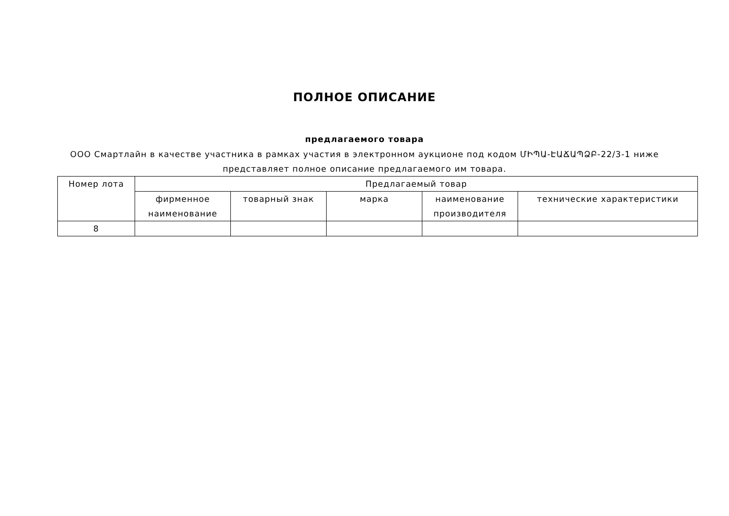ПОЛНОЕ ОПИСАНИЕ
предлагаемого товара
ООО Смартлайн в качестве участника в рамках участия в электронном аукционе под кодом ՄԻՊԱ-ԷԱՃԱՊՁԲ-22/3-1 ниже представляет полное описание предлагаемого им товара.
| Номер лота | Предлагаемый товар | | | | |
| --- | --- | --- | --- | --- | --- |
| | фирменное наименование | товарный знак | марка | наименование производителя | технические характеристики |
| 8 | | | | | |